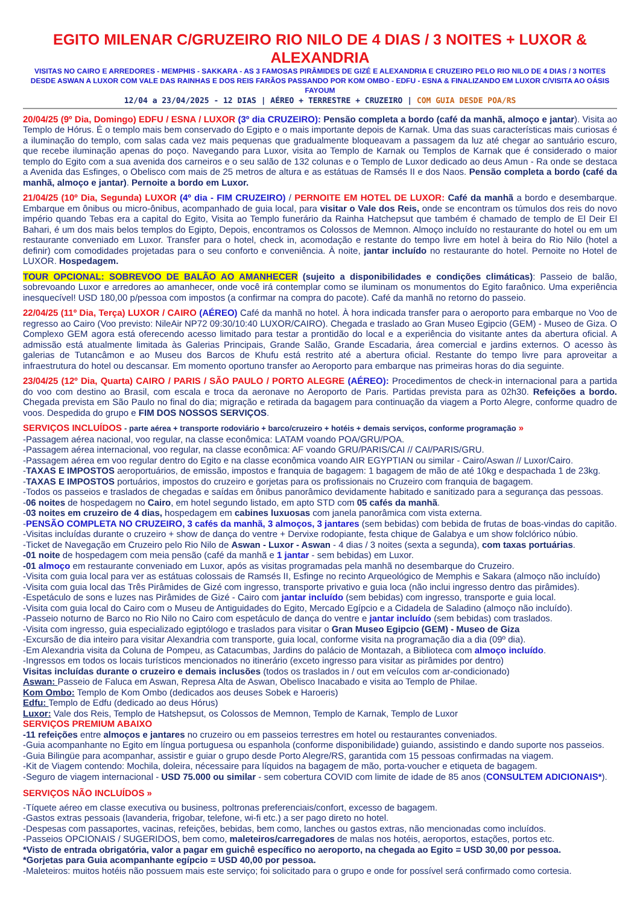EGITO MILENAR C/GRUZEIRO RIO NILO DE 4 DIAS / 3 NOITES + LUXOR & ALEXANDRIA
VISITAS NO CAIRO E ARREDORES - MEMPHIS - SAKKARA - AS 3 FAMOSAS PIRÂMIDES DE GIZÉ E ALEXANDRIA E CRUZEIRO PELO RIO NILO DE 4 DIAS / 3 NOITES DESDE ASWAN A LUXOR COM VALE DAS RAINHAS E DOS REIS FARÃOS PASSANDO POR KOM OMBO - EDFU - ESNA & FINALIZANDO EM LUXOR C/VISITA AO OÁSIS FAYOUM
12/04 a 23/04/2025 - 12 DIAS | AÉREO + TERRESTRE + CRUZEIRO | COM GUIA DESDE POA/RS
20/04/25 (9º Dia, Domingo) EDFU / ESNA / LUXOR (3º dia CRUZEIRO): Pensão completa a bordo (café da manhã, almoço e jantar). Visita ao Templo de Hórus. É o templo mais bem conservado do Egipto e o mais importante depois de Karnak. Uma das suas características mais curiosas é a iluminação do templo, com salas cada vez mais pequenas que gradualmente bloqueavam a passagem da luz até chegar ao santuário escuro, que recebe iluminação apenas do poço. Navegando para Luxor, visita ao Templo de Karnak ou Templos de Karnak que é considerado o maior templo do Egito com a sua avenida dos carneiros e o seu salão de 132 colunas e o Templo de Luxor dedicado ao deus Amun - Ra onde se destaca a Avenida das Esfinges, o Obelisco com mais de 25 metros de altura e as estátuas de Ramsés II e dos Naos. Pensão completa a bordo (café da manhã, almoço e jantar). Pernoite a bordo em Luxor.
21/04/25 (10º Dia, Segunda) LUXOR (4º dia - FIM CRUZEIRO) / PERNOITE EM HOTEL DE LUXOR: Café da manhã a bordo e desembarque. Embarque em ônibus ou micro-ônibus, acompanhado de guia local, para visitar o Vale dos Reis, onde se encontram os túmulos dos reis do novo império quando Tebas era a capital do Egito, Visita ao Templo funerário da Rainha Hatchepsut que também é chamado de templo de El Deir El Bahari, é um dos mais belos templos do Egipto, Depois, encontramos os Colossos de Memnon. Almoço incluído no restaurante do hotel ou em um restaurante conveniado em Luxor. Transfer para o hotel, check in, acomodação e restante do tempo livre em hotel à beira do Rio Nilo (hotel a definir) com comodidades projetadas para o seu conforto e conveniência. À noite, jantar incluído no restaurante do hotel. Pernoite no Hotel de LUXOR. Hospedagem.
TOUR OPCIONAL: SOBREVOO DE BALÃO AO AMANHECER (sujeito a disponibilidades e condições climáticas): Passeio de balão, sobrevoando Luxor e arredores ao amanhecer, onde você irá contemplar como se iluminam os monumentos do Egito faraônico. Uma experiência inesquecível! USD 180,00 p/pessoa com impostos (a confirmar na compra do pacote). Café da manhã no retorno do passeio.
22/04/25 (11º Dia, Terça) LUXOR / CAIRO (AÉREO) Café da manhã no hotel. À hora indicada transfer para o aeroporto para embarque no Voo de regresso ao Cairo (Voo previsto: NileAir NP72 09:30/10:40 LUXOR/CAIRO). Chegada e traslado ao Gran Museo Egipcio (GEM) - Museo de Giza. O Complexo GEM agora está oferecendo acesso limitado para testar a prontidão do local e a experiência do visitante antes da abertura oficial. A admissão está atualmente limitada às Galerias Principais, Grande Salão, Grande Escadaria, área comercial e jardins externos. O acesso às galerias de Tutancâmon e ao Museu dos Barcos de Khufu está restrito até a abertura oficial. Restante do tempo livre para aproveitar a infraestrutura do hotel ou descansar. Em momento oportuno transfer ao Aeroporto para embarque nas primeiras horas do dia seguinte.
23/04/25 (12º Dia, Quarta) CAIRO / PARIS / SÃO PAULO / PORTO ALEGRE (AÉREO): Procedimentos de check-in internacional para a partida do voo com destino ao Brasil, com escala e troca da aeronave no Aeroporto de Paris. Partidas prevista para as 02h30. Refeições a bordo. Chegada prevista em São Paulo no final do dia; migração e retirada da bagagem para continuação da viagem a Porto Alegre, conforme quadro de voos. Despedida do grupo e FIM DOS NOSSOS SERVIÇOS.
SERVIÇOS INCLUÍDOS - parte aérea + transporte rodoviário + barco/cruzeiro + hotéis + demais serviços, conforme programação »
-Passagem aérea nacional, voo regular, na classe econômica: LATAM voando POA/GRU/POA.
-Passagem aérea internacional, voo regular, na classe econômica: AF voando GRU/PARIS/CAI // CAI/PARIS/GRU.
-Passagem aérea em voo regular dentro do Egito e na classe econômica voando AIR EGYPTIAN ou similar - Cairo/Aswan // Luxor/Cairo.
-TAXAS E IMPOSTOS aeroportuários, de emissão, impostos e franquia de bagagem: 1 bagagem de mão de até 10kg e despachada 1 de 23kg.
-TAXAS E IMPOSTOS portuários, impostos do cruzeiro e gorjetas para os profissionais no Cruzeiro com franquia de bagagem.
-Todos os passeios e traslados de chegadas e saídas em ônibus panorâmico devidamente habitado e sanitizado para a segurança das pessoas.
-06 noites de hospedagem no Cairo, em hotel segundo listado, em apto STD com 05 cafés da manhã.
-03 noites em cruzeiro de 4 dias, hospedagem em cabines luxuosas com janela panorâmica com vista externa.
-PENSÃO COMPLETA NO CRUZEIRO, 3 cafés da manhã, 3 almoços, 3 jantares (sem bebidas) com bebida de frutas de boas-vindas do capitão.
-Visitas incluídas durante o cruzeiro + show de dança do ventre + Dervixe rodopiante, festa chique de Galabya e um show folclórico núbio.
-Ticket de Navegação em Cruzeiro pelo Rio Nilo de Aswan - Luxor - Aswan - 4 dias / 3 noites (sexta a segunda), com taxas portuárias.
-01 noite de hospedagem com meia pensão (café da manhã e 1 jantar - sem bebidas) em Luxor.
-01 almoço em restaurante conveniado em Luxor, após as visitas programadas pela manhã no desembarque do Cruzeiro.
-Visita com guia local para ver as estátuas colossais de Ramsés II, Esfinge no recinto Arqueológico de Memphis e Sakara (almoço não incluído)
-Visita com guia local das Três Pirâmides de Gizé com ingresso, transporte privativo e guia loca (não inclui ingresso dentro das pirâmides).
-Espetáculo de sons e luzes nas Pirâmides de Gizé - Cairo com jantar incluído (sem bebidas) com ingresso, transporte e guia local.
-Visita com guia local do Cairo com o Museu de Antiguidades do Egito, Mercado Egípcio e a Cidadela de Saladino (almoço não incluído).
-Passeio noturno de Barco no Rio Nilo no Cairo com espetáculo de dança do ventre e jantar incluído (sem bebidas) com traslados.
-Visita com ingresso, guia especializado egiptólogo e traslados para visitar o Gran Museo Egipcio (GEM) - Museo de Giza
-Excursão de dia inteiro para visitar Alexandria com transporte, guia local, conforme visita na programação dia a dia (09º dia).
-Em Alexandria visita da Coluna de Pompeu, as Catacumbas, Jardins do palácio de Montazah, a Biblioteca com almoço incluído.
-Ingressos em todos os locais turísticos mencionados no itinerário (exceto ingresso para visitar as pirâmides por dentro)
Visitas incluídas durante o cruzeiro e demais inclusões (todos os traslados in / out em veículos com ar-condicionado)
Aswan: Passeio de Faluca em Aswan, Represa Alta de Aswan, Obelisco Inacabado e visita ao Templo de Philae.
Kom Ombo: Templo de Kom Ombo (dedicados aos deuses Sobek e Haroeris)
Edfu: Templo de Edfu (dedicado ao deus Hórus)
Luxor: Vale dos Reis, Templo de Hatshepsut, os Colossos de Memnon, Templo de Karnak, Templo de Luxor
SERVIÇOS PREMIUM ABAIXO
-11 refeições entre almoços e jantares no cruzeiro ou em passeios terrestres em hotel ou restaurantes conveniados.
-Guia acompanhante no Egito em língua portuguesa ou espanhola (conforme disponibilidade) guiando, assistindo e dando suporte nos passeios.
-Guia Bilingüe para acompanhar, assistir e guiar o grupo desde Porto Alegre/RS, garantida com 15 pessoas confirmadas na viagem.
-Kit de Viagem contendo: Mochila, doleira, nécessaire para líquidos na bagagem de mão, porta-voucher e etiqueta de bagagem.
-Seguro de viagem internacional - USD 75.000 ou similar - sem cobertura COVID com limite de idade de 85 anos (CONSULTEM ADICIONAIS*).
SERVIÇOS NÃO INCLUÍDOS »
-Tíquete aéreo em classe executiva ou business, poltronas preferenciais/confort, excesso de bagagem.
-Gastos extras pessoais (lavanderia, frigobar, telefone, wi-fi etc.) a ser pago direto no hotel.
-Despesas com passaportes, vacinas, refeições, bebidas, bem como, lanches ou gastos extras, não mencionadas como incluídos.
-Passeios OPCIONAIS / SUGERIDOS, bem como, maleteiros/carregadores de malas nos hotéis, aeroportos, estações, portos etc.
*Visto de entrada obrigatória, valor a pagar em guichê específico no aeroporto, na chegada ao Egito = USD 30,00 por pessoa.
*Gorjetas para Guia acompanhante egípcio = USD 40,00 por pessoa.
-Maleteiros: muitos hotéis não possuem mais este serviço; foi solicitado para o grupo e onde for possível será confirmado como cortesia.